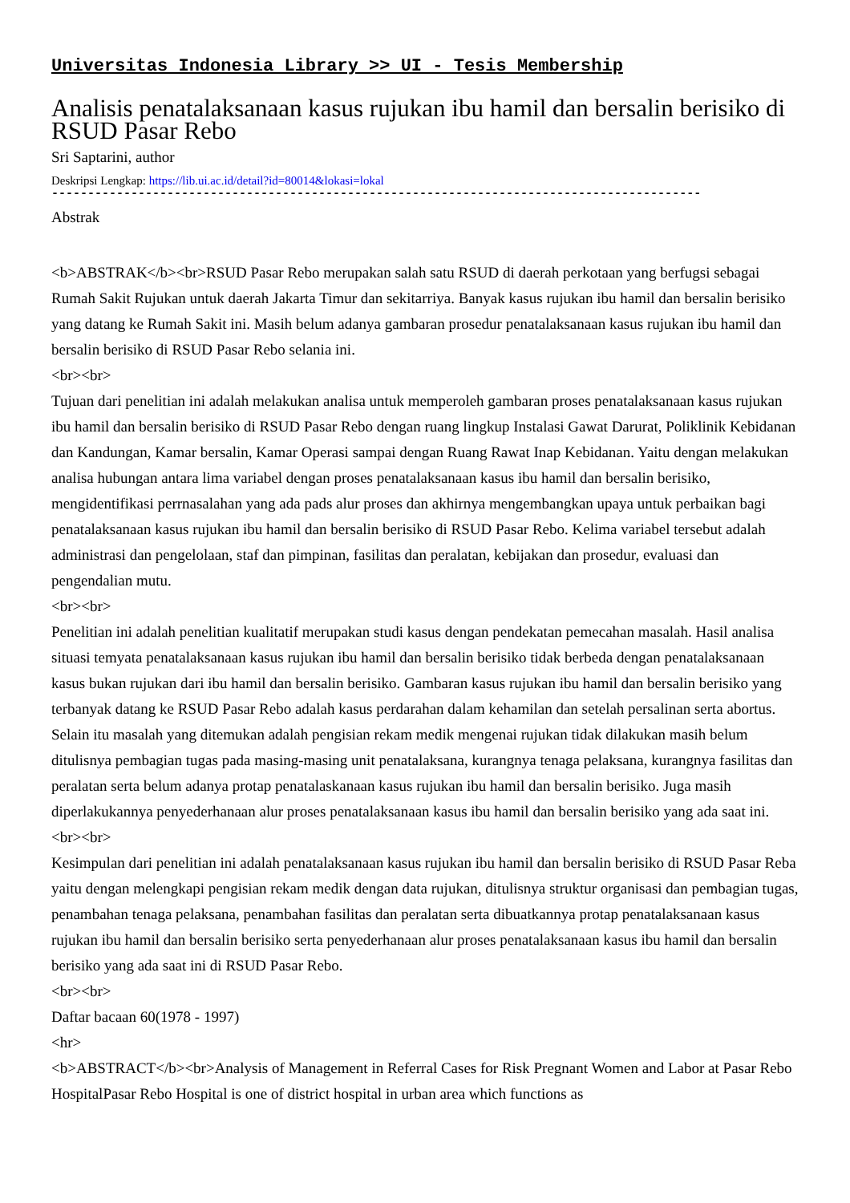Universitas Indonesia Library >> UI - Tesis Membership
Analisis penatalaksanaan kasus rujukan ibu hamil dan bersalin berisiko di RSUD Pasar Rebo
Sri Saptarini, author
Deskripsi Lengkap: https://lib.ui.ac.id/detail?id=80014&lokasi=lokal
------------------------------------------------------------------------------------------
Abstrak
<b>ABSTRAK</b><br>RSUD Pasar Rebo merupakan salah satu RSUD di daerah perkotaan yang berfugsi sebagai Rumah Sakit Rujukan untuk daerah Jakarta Timur dan sekitarriya. Banyak kasus rujukan ibu hamil dan bersalin berisiko yang datang ke Rumah Sakit ini. Masih belum adanya gambaran prosedur penatalaksanaan kasus rujukan ibu hamil dan bersalin berisiko di RSUD Pasar Rebo selania ini.
<br><br>
Tujuan dari penelitian ini adalah melakukan analisa untuk memperoleh gambaran proses penatalaksanaan kasus rujukan ibu hamil dan bersalin berisiko di RSUD Pasar Rebo dengan ruang lingkup Instalasi Gawat Darurat, Poliklinik Kebidanan dan Kandungan, Kamar bersalin, Kamar Operasi sampai dengan Ruang Rawat Inap Kebidanan. Yaitu dengan melakukan analisa hubungan antara lima variabel dengan proses penatalaksanaan kasus ibu hamil dan bersalin berisiko, mengidentifikasi perrnasalahan yang ada pads alur proses dan akhirnya mengembangkan upaya untuk perbaikan bagi penatalaksanaan kasus rujukan ibu hamil dan bersalin berisiko di RSUD Pasar Rebo. Kelima variabel tersebut adalah administrasi dan pengelolaan, staf dan pimpinan, fasilitas dan peralatan, kebijakan dan prosedur, evaluasi dan pengendalian mutu.
<br><br>
Penelitian ini adalah penelitian kualitatif merupakan studi kasus dengan pendekatan pemecahan masalah. Hasil analisa situasi temyata penatalaksanaan kasus rujukan ibu hamil dan bersalin berisiko tidak berbeda dengan penatalaksanaan kasus bukan rujukan dari ibu hamil dan bersalin berisiko. Gambaran kasus rujukan ibu hamil dan bersalin berisiko yang terbanyak datang ke RSUD Pasar Rebo adalah kasus perdarahan dalam kehamilan dan setelah persalinan serta abortus. Selain itu masalah yang ditemukan adalah pengisian rekam medik mengenai rujukan tidak dilakukan masih belum ditulisnya pembagian tugas pada masing-masing unit penatalaksana, kurangnya tenaga pelaksana, kurangnya fasilitas dan peralatan serta belum adanya protap penatalaskanaan kasus rujukan ibu hamil dan bersalin berisiko. Juga masih diperlakukannya penyederhanaan alur proses penatalaksanaan kasus ibu hamil dan bersalin berisiko yang ada saat ini.
<br><br>
Kesimpulan dari penelitian ini adalah penatalaksanaan kasus rujukan ibu hamil dan bersalin berisiko di RSUD Pasar Reba yaitu dengan melengkapi pengisian rekam medik dengan data rujukan, ditulisnya struktur organisasi dan pembagian tugas, penambahan tenaga pelaksana, penambahan fasilitas dan peralatan serta dibuatkannya protap penatalaksanaan kasus rujukan ibu hamil dan bersalin berisiko serta penyederhanaan alur proses penatalaksanaan kasus ibu hamil dan bersalin berisiko yang ada saat ini di RSUD Pasar Rebo.
<br><br>
Daftar bacaan 60(1978 - 1997)
<hr>
<b>ABSTRACT</b><br>Analysis of Management in Referral Cases for Risk Pregnant Women and Labor at Pasar Rebo HospitalPasar Rebo Hospital is one of district hospital in urban area which functions as